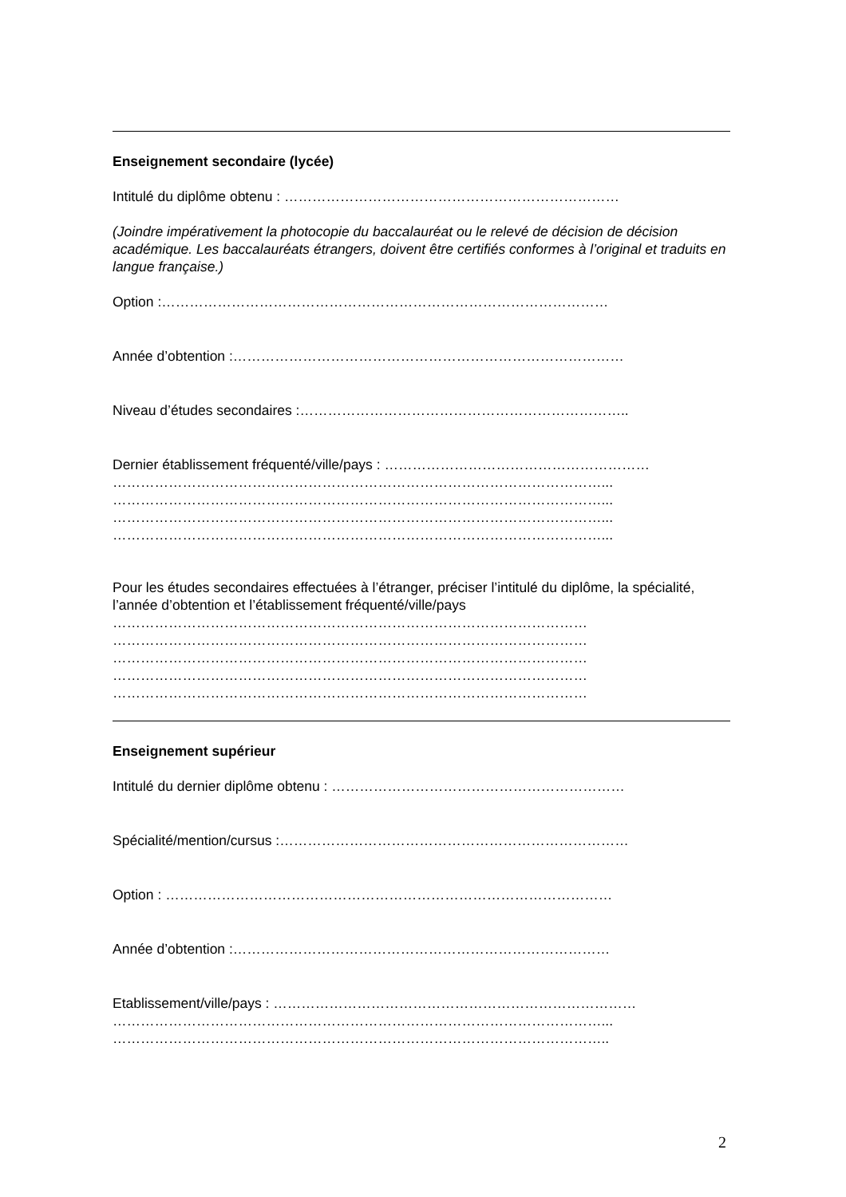Enseignement secondaire (lycée)
Intitulé du diplôme obtenu : ………………………………………………………………
(Joindre impérativement la photocopie du baccalauréat ou le relevé de décision de décision académique. Les baccalauréats étrangers, doivent être certifiés conformes à l’original et traduits en langue française.)
Option :……………………………………………………………………………………
Année d’obtention :…………………………………………………………………………
Niveau d’études secondaires :……………………………………………………………..
Dernier établissement fréquenté/ville/pays : …………………………………………………
……………………………………………………………………………………………...
……………………………………………………………………………………………...
……………………………………………………………………………………………...
……………………………………………………………………………………………...
Pour les études secondaires effectuées à l’étranger, préciser l’intitulé du diplôme, la spécialité, l’année d’obtention et l’établissement fréquenté/ville/pays
…………………………………………………………………………………………
…………………………………………………………………………………………
…………………………………………………………………………………………
…………………………………………………………………………………………
…………………………………………………………………………………………
Enseignement supérieur
Intitulé du dernier diplôme obtenu : ………………………………………………………
Spécialité/mention/cursus :…………………………………………………………………
Option : ……………………………………………………………………………………
Année d’obtention :………………………………………………………………………
Etablissement/ville/pays : ……………………………………………………………………
……………………………………………………………………………………………...
……………………………………………………………………………………………..
2